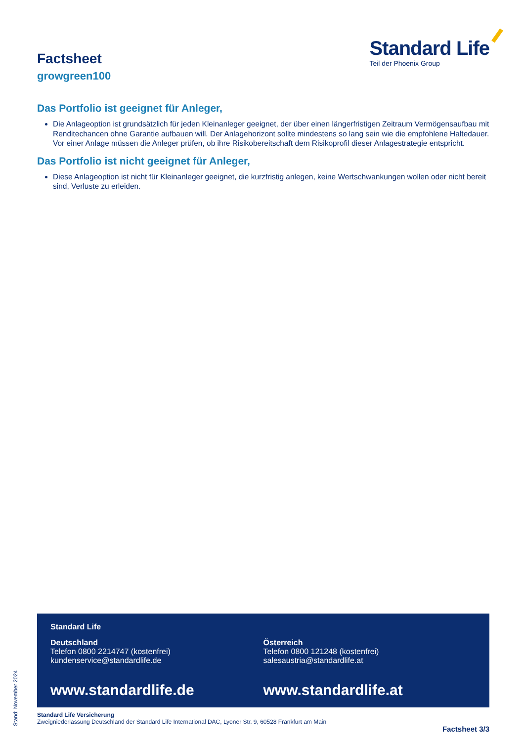Factsheet
growgreen100
Standard Life
Teil der Phoenix Group
Das Portfolio ist geeignet für Anleger,
Die Anlageoption ist grundsätzlich für jeden Kleinanleger geeignet, der über einen längerfristigen Zeitraum Vermögensaufbau mit Renditechancen ohne Garantie aufbauen will. Der Anlagehorizont sollte mindestens so lang sein wie die empfohlene Haltedauer. Vor einer Anlage müssen die Anleger prüfen, ob ihre Risikobereitschaft dem Risikoprofil dieser Anlagestrategie entspricht.
Das Portfolio ist nicht geeignet für Anleger,
Diese Anlageoption ist nicht für Kleinanleger geeignet, die kurzfristig anlegen, keine Wertschwankungen wollen oder nicht bereit sind, Verluste zu erleiden.
Standard Life
Deutschland
Telefon 0800 2214747 (kostenfrei)
kundenservice@standardlife.de
www.standardlife.de
Österreich
Telefon 0800 121248 (kostenfrei)
salesaustria@standardlife.at
www.standardlife.at
Standard Life Versicherung
Zweigniederlassung Deutschland der Standard Life International DAC, Lyoner Str. 9, 60528 Frankfurt am Main
Factsheet 3/3 Stand: November 2024